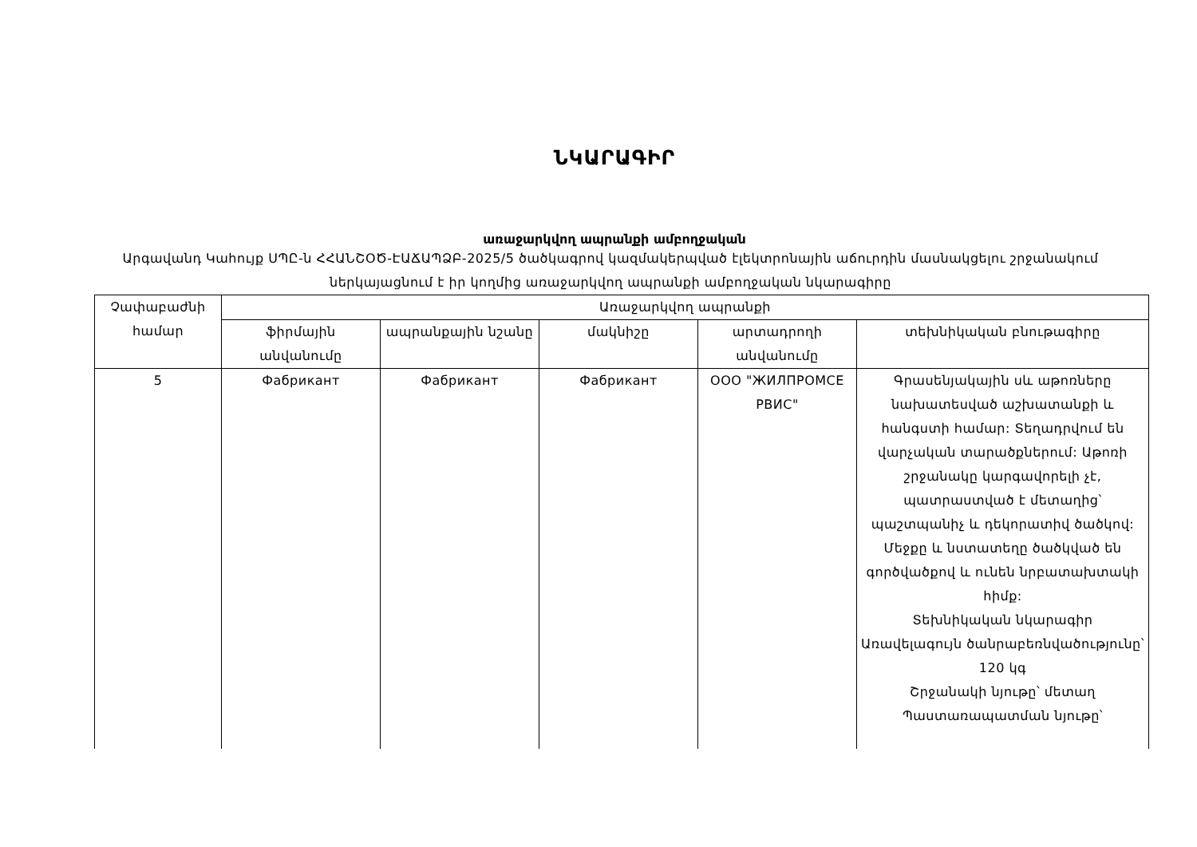ՆԿԱՐԱԳԻՐ
առաջարկվող ապրանքի ամբողջական
Արգավանդ Կահույք ՍՊԸ-ն ՀՀԱՆՇՕԾ-ԷԱՃԱՊՁԲ-2025/5 ծածկագրով կազմակերպված էլեկտրոնային աճուրդին մասնակցելու շրջանակում ներկայացնում է իր կողմից առաջարկվող ապրանքի ամբողջական նկարագիրը
| Չափաբաժնի համար | Առաջարկվող ապրանքի | | | | |
| --- | --- | --- | --- | --- | --- |
| | ֆիրմային անվանումը | ապրանքային նշանը | մակնիշը | արտադրողի անվանումը | տեխնիկական բնութագիրը |
| 5 | Фабрикант | Фабрикант | Фабрикант | ООО "ЖИЛПРОМСЕ РВИС" | Գրասենյակային սև աթոռները նախատեսված աշխատանքի և հանգստի համար: Տեղադրվում են վարչական տարածքներում: Աթոռի շրջանակը կարգավորելի չէ, պատրաստված է մետաղից՝ պաշտպանիչ և դեկորատիվ ծածկով: Մեջքը և նստատեղը ծածկված են գործվածքով և ունեն նրբատախտակի հիմք: Տեխնիկական նկարագիր Առավելագույն ծանրաբեռնվածությունը՝ 120 կգ Շրջանակի նյութը՝ մետաղ Պաստառապատման նյութը՝ |